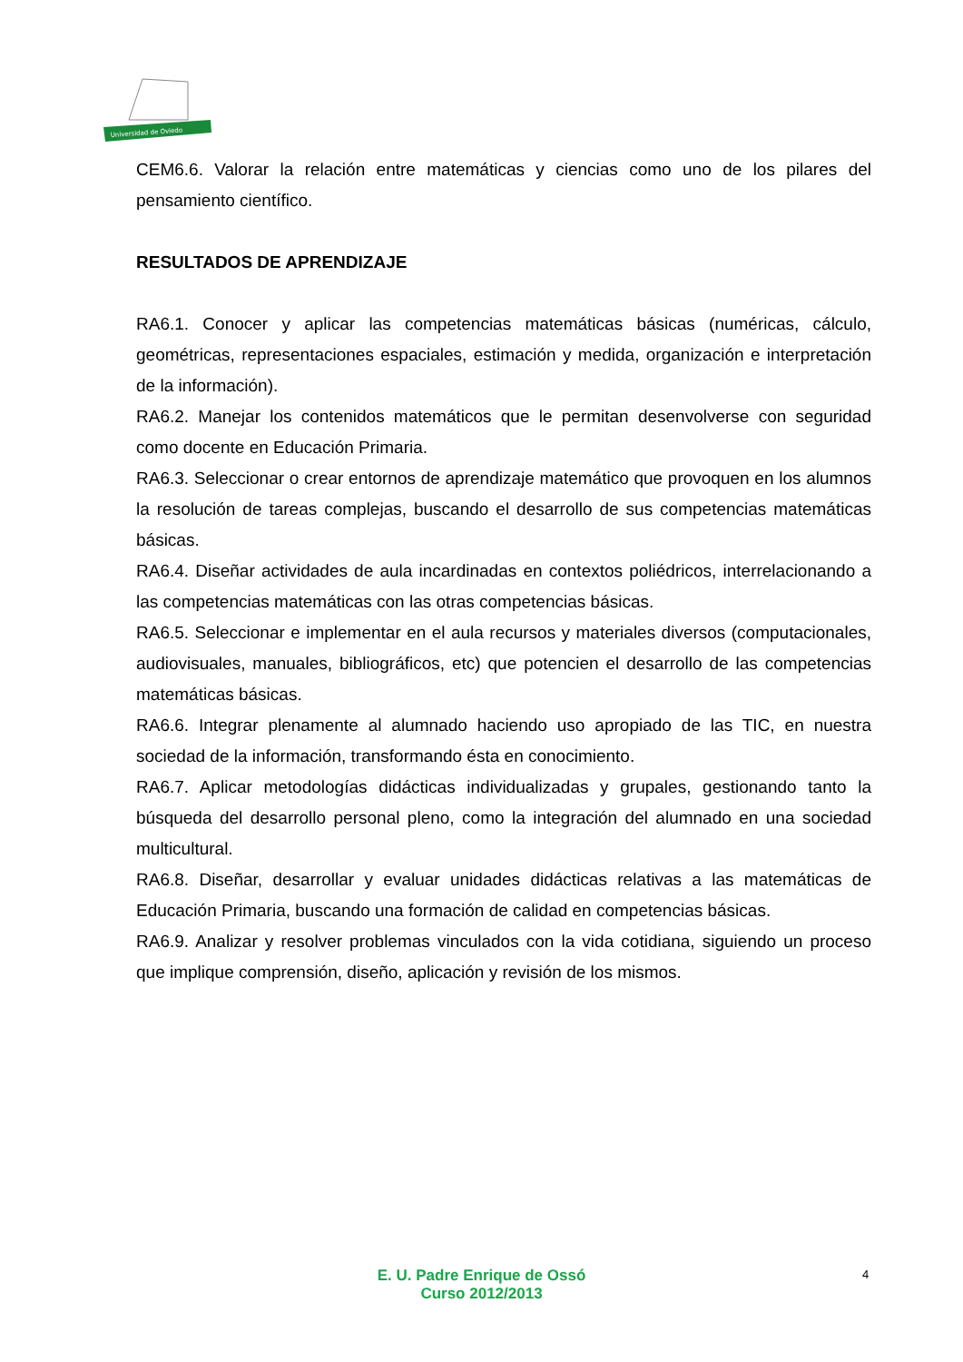Universidad de Oviedo
CEM6.6. Valorar la relación entre matemáticas y ciencias como uno de los pilares del pensamiento científico.
RESULTADOS DE APRENDIZAJE
RA6.1. Conocer y aplicar las competencias matemáticas básicas (numéricas, cálculo, geométricas, representaciones espaciales, estimación y medida, organización e interpretación de la información).
RA6.2. Manejar los contenidos matemáticos que le permitan desenvolverse con seguridad como docente en Educación Primaria.
RA6.3. Seleccionar o crear entornos de aprendizaje matemático que provoquen en los alumnos la resolución de tareas complejas, buscando el desarrollo de sus competencias matemáticas básicas.
RA6.4. Diseñar actividades de aula incardinadas en contextos poliédricos, interrelacionando a las competencias matemáticas con las otras competencias básicas.
RA6.5. Seleccionar e implementar en el aula recursos y materiales diversos (computacionales, audiovisuales, manuales, bibliográficos, etc) que potencien el desarrollo de las competencias matemáticas básicas.
RA6.6. Integrar plenamente al alumnado haciendo uso apropiado de las TIC, en nuestra sociedad de la información, transformando ésta en conocimiento.
RA6.7. Aplicar metodologías didácticas individualizadas y grupales, gestionando tanto la búsqueda del desarrollo personal pleno, como la integración del alumnado en una sociedad multicultural.
RA6.8. Diseñar, desarrollar y evaluar unidades didácticas relativas a las matemáticas de Educación Primaria, buscando una formación de calidad en competencias básicas.
RA6.9. Analizar y resolver problemas vinculados con la vida cotidiana, siguiendo un proceso que implique comprensión, diseño, aplicación y revisión de los mismos.
E. U. Padre Enrique de Ossó
Curso 2012/2013
4